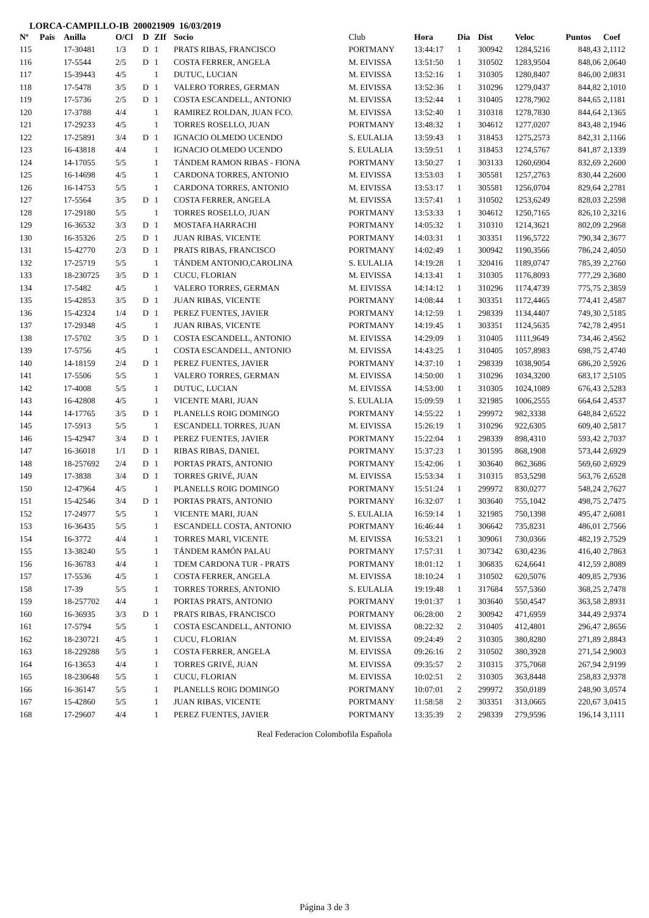LORCA-CAMPILLO-IB 200021909 16/03/2019
| Nº | Pais | Anilla | O/Cl | D | ZIf | Socio | Club | Hora | Dia | Dist | Veloc | Puntos | Coef |
| --- | --- | --- | --- | --- | --- | --- | --- | --- | --- | --- | --- | --- | --- |
| 115 | | 17-30481 | 1/3 | D | 1 | PRATS RIBAS, FRANCISCO | PORTMANY | 13:44:17 | 1 | 300942 | 1284,5216 | 848,43 | 2,1112 |
| 116 | | 17-5544 | 2/5 | D | 1 | COSTA FERRER, ANGELA | M. EIVISSA | 13:51:50 | 1 | 310502 | 1283,9504 | 848,06 | 2,0640 |
| 117 | | 15-39443 | 4/5 | | 1 | DUTUC, LUCIAN | M. EIVISSA | 13:52:16 | 1 | 310305 | 1280,8407 | 846,00 | 2,0831 |
| 118 | | 17-5478 | 3/5 | D | 1 | VALERO TORRES, GERMAN | M. EIVISSA | 13:52:36 | 1 | 310296 | 1279,0437 | 844,82 | 2,1010 |
| 119 | | 17-5736 | 2/5 | D | 1 | COSTA ESCANDELL, ANTONIO | M. EIVISSA | 13:52:44 | 1 | 310405 | 1278,7902 | 844,65 | 2,1181 |
| 120 | | 17-3788 | 4/4 | | 1 | RAMIREZ ROLDAN, JUAN FCO. | M. EIVISSA | 13:52:40 | 1 | 310318 | 1278,7830 | 844,64 | 2,1365 |
| 121 | | 17-29233 | 4/5 | | 1 | TORRES ROSELLO, JUAN | PORTMANY | 13:48:32 | 1 | 304612 | 1277,0207 | 843,48 | 2,1946 |
| 122 | | 17-25891 | 3/4 | D | 1 | IGNACIO OLMEDO UCENDO | S. EULALIA | 13:59:43 | 1 | 318453 | 1275,2573 | 842,31 | 2,1166 |
| 123 | | 16-43818 | 4/4 | | 1 | IGNACIO OLMEDO UCENDO | S. EULALIA | 13:59:51 | 1 | 318453 | 1274,5767 | 841,87 | 2,1339 |
| 124 | | 14-17055 | 5/5 | | 1 | TÁNDEM RAMON RIBAS - FIONA | PORTMANY | 13:50:27 | 1 | 303133 | 1260,6904 | 832,69 | 2,2600 |
| 125 | | 16-14698 | 4/5 | | 1 | CARDONA TORRES, ANTONIO | M. EIVISSA | 13:53:03 | 1 | 305581 | 1257,2763 | 830,44 | 2,2600 |
| 126 | | 16-14753 | 5/5 | | 1 | CARDONA TORRES, ANTONIO | M. EIVISSA | 13:53:17 | 1 | 305581 | 1256,0704 | 829,64 | 2,2781 |
| 127 | | 17-5564 | 3/5 | D | 1 | COSTA FERRER, ANGELA | M. EIVISSA | 13:57:41 | 1 | 310502 | 1253,6249 | 828,03 | 2,2598 |
| 128 | | 17-29180 | 5/5 | | 1 | TORRES ROSELLO, JUAN | PORTMANY | 13:53:33 | 1 | 304612 | 1250,7165 | 826,10 | 2,3216 |
| 129 | | 16-36532 | 3/3 | D | 1 | MOSTAFA HARRACHI | PORTMANY | 14:05:32 | 1 | 310310 | 1214,3621 | 802,09 | 2,2968 |
| 130 | | 16-35326 | 2/5 | D | 1 | JUAN RIBAS, VICENTE | PORTMANY | 14:03:31 | 1 | 303351 | 1196,5722 | 790,34 | 2,3677 |
| 131 | | 15-42770 | 2/3 | D | 1 | PRATS RIBAS, FRANCISCO | PORTMANY | 14:02:49 | 1 | 300942 | 1190,3566 | 786,24 | 2,4050 |
| 132 | | 17-25719 | 5/5 | | 1 | TÁNDEM ANTONIO,CAROLINA | S. EULALIA | 14:19:28 | 1 | 320416 | 1189,0747 | 785,39 | 2,2760 |
| 133 | | 18-230725 | 3/5 | D | 1 | CUCU, FLORIAN | M. EIVISSA | 14:13:41 | 1 | 310305 | 1176,8093 | 777,29 | 2,3680 |
| 134 | | 17-5482 | 4/5 | | 1 | VALERO TORRES, GERMAN | M. EIVISSA | 14:14:12 | 1 | 310296 | 1174,4739 | 775,75 | 2,3859 |
| 135 | | 15-42853 | 3/5 | D | 1 | JUAN RIBAS, VICENTE | PORTMANY | 14:08:44 | 1 | 303351 | 1172,4465 | 774,41 | 2,4587 |
| 136 | | 15-42324 | 1/4 | D | 1 | PEREZ FUENTES, JAVIER | PORTMANY | 14:12:59 | 1 | 298339 | 1134,4407 | 749,30 | 2,5185 |
| 137 | | 17-29348 | 4/5 | | 1 | JUAN RIBAS, VICENTE | PORTMANY | 14:19:45 | 1 | 303351 | 1124,5635 | 742,78 | 2,4951 |
| 138 | | 17-5702 | 3/5 | D | 1 | COSTA ESCANDELL, ANTONIO | M. EIVISSA | 14:29:09 | 1 | 310405 | 1111,9649 | 734,46 | 2,4562 |
| 139 | | 17-5756 | 4/5 | | 1 | COSTA ESCANDELL, ANTONIO | M. EIVISSA | 14:43:25 | 1 | 310405 | 1057,8983 | 698,75 | 2,4740 |
| 140 | | 14-18159 | 2/4 | D | 1 | PEREZ FUENTES, JAVIER | PORTMANY | 14:37:10 | 1 | 298339 | 1038,9054 | 686,20 | 2,5926 |
| 141 | | 17-5506 | 5/5 | | 1 | VALERO TORRES, GERMAN | M. EIVISSA | 14:50:00 | 1 | 310296 | 1034,3200 | 683,17 | 2,5105 |
| 142 | | 17-4008 | 5/5 | | 1 | DUTUC, LUCIAN | M. EIVISSA | 14:53:00 | 1 | 310305 | 1024,1089 | 676,43 | 2,5283 |
| 143 | | 16-42808 | 4/5 | | 1 | VICENTE MARI, JUAN | S. EULALIA | 15:09:59 | 1 | 321985 | 1006,2555 | 664,64 | 2,4537 |
| 144 | | 14-17765 | 3/5 | D | 1 | PLANELLS ROIG DOMINGO | PORTMANY | 14:55:22 | 1 | 299972 | 982,3338 | 648,84 | 2,6522 |
| 145 | | 17-5913 | 5/5 | | 1 | ESCANDELL TORRES, JUAN | M. EIVISSA | 15:26:19 | 1 | 310296 | 922,6305 | 609,40 | 2,5817 |
| 146 | | 15-42947 | 3/4 | D | 1 | PEREZ FUENTES, JAVIER | PORTMANY | 15:22:04 | 1 | 298339 | 898,4310 | 593,42 | 2,7037 |
| 147 | | 16-36018 | 1/1 | D | 1 | RIBAS RIBAS, DANIEL | PORTMANY | 15:37:23 | 1 | 301595 | 868,1908 | 573,44 | 2,6929 |
| 148 | | 18-257692 | 2/4 | D | 1 | PORTAS PRATS, ANTONIO | PORTMANY | 15:42:06 | 1 | 303640 | 862,3686 | 569,60 | 2,6929 |
| 149 | | 17-3838 | 3/4 | D | 1 | TORRES GRIVÉ, JUAN | M. EIVISSA | 15:53:34 | 1 | 310315 | 853,5298 | 563,76 | 2,6528 |
| 150 | | 12-47964 | 4/5 | | 1 | PLANELLS ROIG DOMINGO | PORTMANY | 15:51:24 | 1 | 299972 | 830,0277 | 548,24 | 2,7627 |
| 151 | | 15-42546 | 3/4 | D | 1 | PORTAS PRATS, ANTONIO | PORTMANY | 16:32:07 | 1 | 303640 | 755,1042 | 498,75 | 2,7475 |
| 152 | | 17-24977 | 5/5 | | 1 | VICENTE MARI, JUAN | S. EULALIA | 16:59:14 | 1 | 321985 | 750,1398 | 495,47 | 2,6081 |
| 153 | | 16-36435 | 5/5 | | 1 | ESCANDELL COSTA, ANTONIO | PORTMANY | 16:46:44 | 1 | 306642 | 735,8231 | 486,01 | 2,7566 |
| 154 | | 16-3772 | 4/4 | | 1 | TORRES MARI, VICENTE | M. EIVISSA | 16:53:21 | 1 | 309061 | 730,0366 | 482,19 | 2,7529 |
| 155 | | 13-38240 | 5/5 | | 1 | TÁNDEM RAMÓN PALAU | PORTMANY | 17:57:31 | 1 | 307342 | 630,4236 | 416,40 | 2,7863 |
| 156 | | 16-36783 | 4/4 | | 1 | TDEM CARDONA TUR - PRATS | PORTMANY | 18:01:12 | 1 | 306835 | 624,6641 | 412,59 | 2,8089 |
| 157 | | 17-5536 | 4/5 | | 1 | COSTA FERRER, ANGELA | M. EIVISSA | 18:10:24 | 1 | 310502 | 620,5076 | 409,85 | 2,7936 |
| 158 | | 17-39 | 5/5 | | 1 | TORRES TORRES, ANTONIO | S. EULALIA | 19:19:48 | 1 | 317684 | 557,5360 | 368,25 | 2,7478 |
| 159 | | 18-257702 | 4/4 | | 1 | PORTAS PRATS, ANTONIO | PORTMANY | 19:01:37 | 1 | 303640 | 550,4547 | 363,58 | 2,8931 |
| 160 | | 16-36935 | 3/3 | D | 1 | PRATS RIBAS, FRANCISCO | PORTMANY | 06:28:00 | 2 | 300942 | 471,6959 | 344,49 | 2,9374 |
| 161 | | 17-5794 | 5/5 | | 1 | COSTA ESCANDELL, ANTONIO | M. EIVISSA | 08:22:32 | 2 | 310405 | 412,4801 | 296,47 | 2,8656 |
| 162 | | 18-230721 | 4/5 | | 1 | CUCU, FLORIAN | M. EIVISSA | 09:24:49 | 2 | 310305 | 380,8280 | 271,89 | 2,8843 |
| 163 | | 18-229288 | 5/5 | | 1 | COSTA FERRER, ANGELA | M. EIVISSA | 09:26:16 | 2 | 310502 | 380,3928 | 271,54 | 2,9003 |
| 164 | | 16-13653 | 4/4 | | 1 | TORRES GRIVÉ, JUAN | M. EIVISSA | 09:35:57 | 2 | 310315 | 375,7068 | 267,94 | 2,9199 |
| 165 | | 18-230648 | 5/5 | | 1 | CUCU, FLORIAN | M. EIVISSA | 10:02:51 | 2 | 310305 | 363,8448 | 258,83 | 2,9378 |
| 166 | | 16-36147 | 5/5 | | 1 | PLANELLS ROIG DOMINGO | PORTMANY | 10:07:01 | 2 | 299972 | 350,0189 | 248,90 | 3,0574 |
| 167 | | 15-42860 | 5/5 | | 1 | JUAN RIBAS, VICENTE | PORTMANY | 11:58:58 | 2 | 303351 | 313,0665 | 220,67 | 3,0415 |
| 168 | | 17-29607 | 4/4 | | 1 | PEREZ FUENTES, JAVIER | PORTMANY | 13:35:39 | 2 | 298339 | 279,9596 | 196,14 | 3,1111 |
Real Federacion Colombofila Española
Página 3 de 3